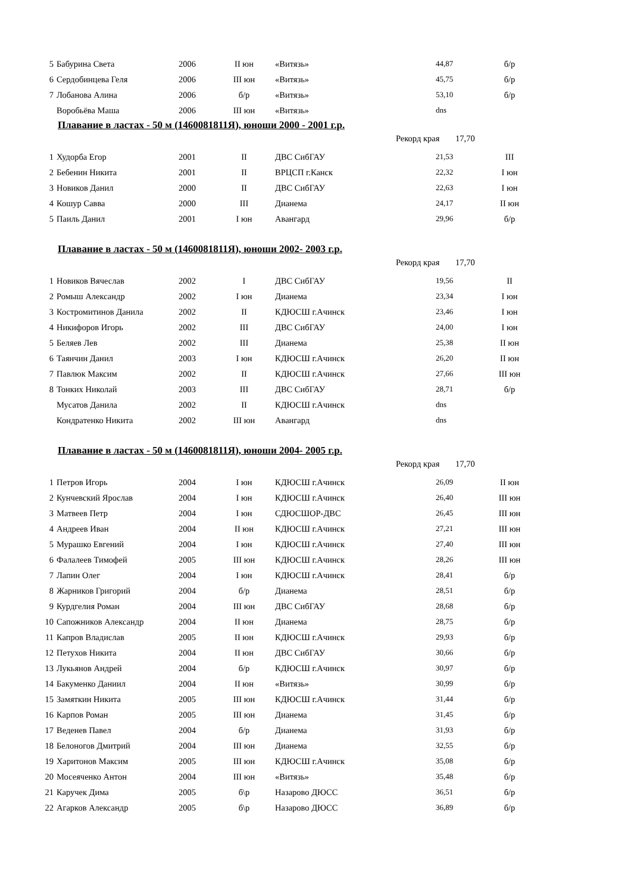| 5 | Бабурина Света | 2006 | II юн | «Витязь» | 44,87 | б/р |
| 6 | Сердобинцева Геля | 2006 | III юн | «Витязь» | 45,75 | б/р |
| 7 | Лобанова Алина | 2006 | б/р | «Витязь» | 53,10 | б/р |
| | Воробьёва Маша | 2006 | III юн | «Витязь» | dns | |
Плавание в ластах - 50 м (1460081811Я), юноши 2000 - 2001 г.р.
Рекорд края 17,70
| 1 | Худорба Егор | 2001 | II | ДВС СибГАУ | 21,53 | III |
| 2 | Бебенин Никита | 2001 | II | ВРЦСП г.Канск | 22,32 | I юн |
| 3 | Новиков Данил | 2000 | II | ДВС СибГАУ | 22,63 | I юн |
| 4 | Кошур Савва | 2000 | III | Дианема | 24,17 | II юн |
| 5 | Паиль Данил | 2001 | I юн | Авангард | 29,96 | б/р |
Плавание в ластах - 50 м (1460081811Я), юноши 2002- 2003 г.р.
Рекорд края 17,70
| 1 | Новиков Вячеслав | 2002 | I | ДВС СибГАУ | 19,56 | II |
| 2 | Ромыш Александр | 2002 | I юн | Дианема | 23,34 | I юн |
| 3 | Костромитинов Данила | 2002 | II | КДЮСШ г.Ачинск | 23,46 | I юн |
| 4 | Никифоров Игорь | 2002 | III | ДВС СибГАУ | 24,00 | I юн |
| 5 | Беляев Лев | 2002 | III | Дианема | 25,38 | II юн |
| 6 | Таянчин Данил | 2003 | I юн | КДЮСШ г.Ачинск | 26,20 | II юн |
| 7 | Павлюк Максим | 2002 | II | КДЮСШ г.Ачинск | 27,66 | III юн |
| 8 | Тонких Николай | 2003 | III | ДВС СибГАУ | 28,71 | б/р |
| | Мусатов Данила | 2002 | II | КДЮСШ г.Ачинск | dns | |
| | Кондратенко Никита | 2002 | III юн | Авангард | dns | |
Плавание в ластах - 50 м (1460081811Я), юноши 2004- 2005 г.р.
Рекорд края 17,70
| 1 | Петров Игорь | 2004 | I юн | КДЮСШ г.Ачинск | 26,09 | II юн |
| 2 | Кунчевский Ярослав | 2004 | I юн | КДЮСШ г.Ачинск | 26,40 | III юн |
| 3 | Матвеев Петр | 2004 | I юн | СДЮСШОР-ДВС | 26,45 | III юн |
| 4 | Андреев Иван | 2004 | II юн | КДЮСШ г.Ачинск | 27,21 | III юн |
| 5 | Мурашко Евгений | 2004 | I юн | КДЮСШ г.Ачинск | 27,40 | III юн |
| 6 | Фалалеев Тимофей | 2005 | III юн | КДЮСШ г.Ачинск | 28,26 | III юн |
| 7 | Лапин Олег | 2004 | I юн | КДЮСШ г.Ачинск | 28,41 | б/р |
| 8 | Жарников Григорий | 2004 | б/р | Дианема | 28,51 | б/р |
| 9 | Курдгелия Роман | 2004 | III юн | ДВС СибГАУ | 28,68 | б/р |
| 10 | Сапожников Александр | 2004 | II юн | Дианема | 28,75 | б/р |
| 11 | Капров Владислав | 2005 | II юн | КДЮСШ г.Ачинск | 29,93 | б/р |
| 12 | Петухов Никита | 2004 | II юн | ДВС СибГАУ | 30,66 | б/р |
| 13 | Лукьянов Андрей | 2004 | б/р | КДЮСШ г.Ачинск | 30,97 | б/р |
| 14 | Бакуменко Даниил | 2004 | II юн | «Витязь» | 30,99 | б/р |
| 15 | Замяткин Никита | 2005 | III юн | КДЮСШ г.Ачинск | 31,44 | б/р |
| 16 | Карпов Роман | 2005 | III юн | Дианема | 31,45 | б/р |
| 17 | Веденев Павел | 2004 | б/р | Дианема | 31,93 | б/р |
| 18 | Белоногов Дмитрий | 2004 | III юн | Дианема | 32,55 | б/р |
| 19 | Харитонов Максим | 2005 | III юн | КДЮСШ г.Ачинск | 35,08 | б/р |
| 20 | Мосеяченко Антон | 2004 | III юн | «Витязь» | 35,48 | б/р |
| 21 | Каручек Дима | 2005 | б\р | Назарово ДЮСС | 36,51 | б/р |
| 22 | Агарков Александр | 2005 | б\р | Назарово ДЮСС | 36,89 | б/р |